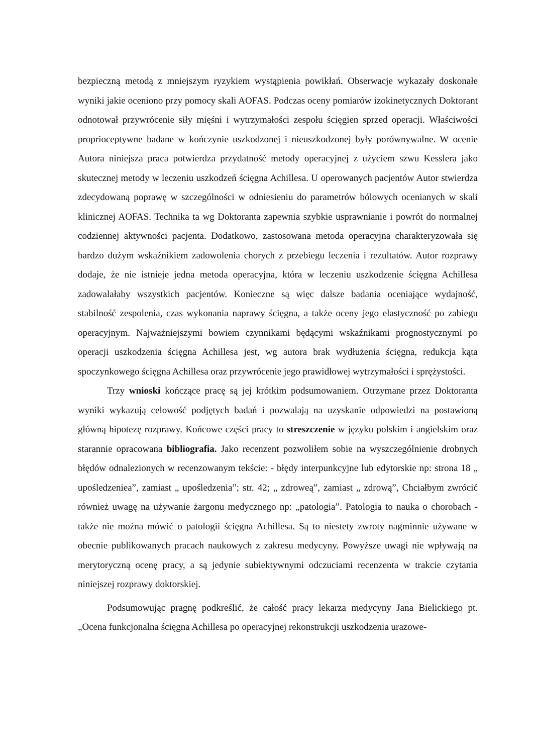bezpieczną metodą z mniejszym ryzykiem wystąpienia powikłań. Obserwacje wykazały doskonałe wyniki jakie oceniono przy pomocy skali AOFAS. Podczas oceny pomiarów izokinetycznych Doktorant odnotował przywrócenie siły mięśni i wytrzymałości zespołu ścięgien sprzed operacji. Właściwości proprioceptywne badane w kończynie uszkodzonej i nieuszkodzonej były porównywalne. W ocenie Autora niniejsza praca potwierdza przydatność metody operacyjnej z użyciem szwu Kesslera jako skutecznej metody w leczeniu uszkodzeń ścięgna Achillesa. U operowanych pacjentów Autor stwierdza zdecydowaną poprawę w szczególności w odniesieniu do parametrów bólowych ocenianych w skali klinicznej AOFAS. Technika ta wg Doktoranta zapewnia szybkie usprawnianie i powrót do normalnej codziennej aktywności pacjenta. Dodatkowo, zastosowana metoda operacyjna charakteryzowała się bardzo dużym wskaźnikiem zadowolenia chorych z przebiegu leczenia i rezultatów. Autor rozprawy dodaje, że nie istnieje jedna metoda operacyjna, która w leczeniu uszkodzenie ścięgna Achillesa zadowalałaby wszystkich pacjentów. Konieczne są więc dalsze badania oceniające wydajność, stabilność zespolenia, czas wykonania naprawy ścięgna, a także oceny jego elastyczność po zabiegu operacyjnym. Najważniejszymi bowiem czynnikami będącymi wskaźnikami prognostycznymi po operacji uszkodzenia ścięgna Achillesa jest, wg autora brak wydłużenia ścięgna, redukcja kąta spoczynkowego ścięgna Achillesa oraz przywrócenie jego prawidłowej wytrzymałości i sprężystości.
Trzy wnioski kończące pracę są jej krótkim podsumowaniem. Otrzymane przez Doktoranta wyniki wykazują celowość podjętych badań i pozwalają na uzyskanie odpowiedzi na postawioną główną hipotezę rozprawy. Końcowe części pracy to streszczenie w języku polskim i angielskim oraz starannie opracowana bibliografia. Jako recenzent pozwoliłem sobie na wyszczególnienie drobnych błędów odnalezionych w recenzowanym tekście: - błędy interpunkcyjne lub edytorskie np: strona 18 „ upośledzeniea”, zamiast „ upośledzenia”; str. 42; „ zdroweą”, zamiast „ zdrową”, Chciałbym zwrócić również uwagę na używanie żargonu medycznego np: „patologia”. Patologia to nauka o chorobach - także nie można mówić o patologii ścięgna Achillesa. Są to niestety zwroty nagminnie używane w obecnie publikowanych pracach naukowych z zakresu medycyny. Powyższe uwagi nie wpływają na merytoryczną ocenę pracy, a są jedynie subiektywnymi odczuciami recenzenta w trakcie czytania niniejszej rozprawy doktorskiej.
Podsumowując pragnę podkreślić, że całość pracy lekarza medycyny Jana Bielickiego pt. „Ocena funkcjonalna ścięgna Achillesa po operacyjnej rekonstrukcji uszkodzenia urazowe-